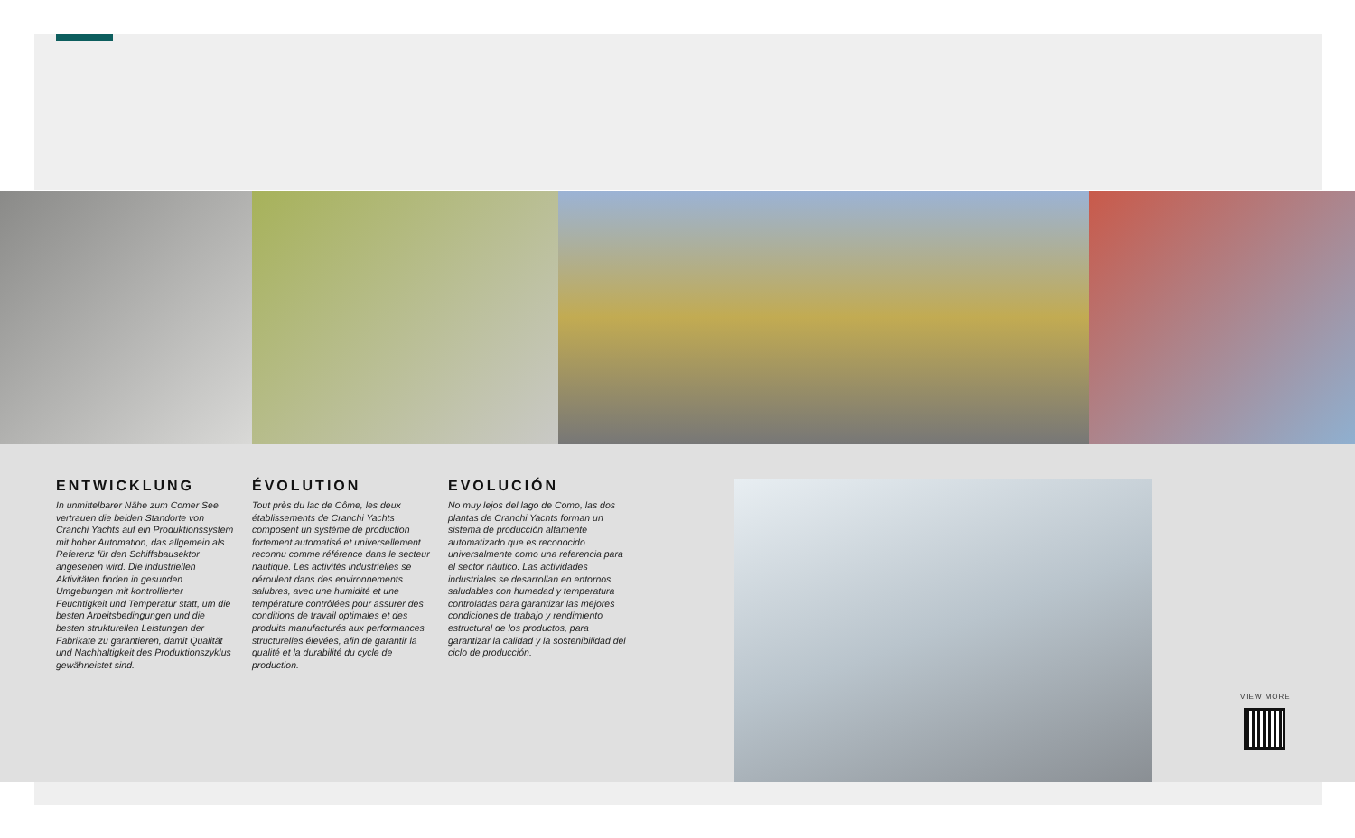ENTWICKLUNG
In unmittelbarer Nähe zum Comer See vertrauen die beiden Standorte von Cranchi Yachts auf ein Produktionssystem mit hoher Automation, das allgemein als Referenz für den Schiffsbausektor angesehen wird. Die industriellen Aktivitäten finden in gesunden Umgebungen mit kontrollierter Feuchtigkeit und Temperatur statt, um die besten Arbeitsbedingungen und die besten strukturellen Leistungen der Fabrikate zu garantieren, damit Qualität und Nachhaltigkeit des Produktionszyklus gewährleistet sind.
ÉVOLUTION
Tout près du lac de Côme, les deux établissements de Cranchi Yachts composent un système de production fortement automatisé et universellement reconnu comme référence dans le secteur nautique. Les activités industrielles se déroulent dans des environnements salubres, avec une humidité et une température contrôlées pour assurer des conditions de travail optimales et des produits manufacturés aux performances structurelles élevées, afin de garantir la qualité et la durabilité du cycle de production.
EVOLUCIÓN
No muy lejos del lago de Como, las dos plantas de Cranchi Yachts forman un sistema de producción altamente automatizado que es reconocido universalmente como una referencia para el sector náutico. Las actividades industriales se desarrollan en entornos saludables con humedad y temperatura controladas para garantizar las mejores condiciones de trabajo y rendimiento estructural de los productos, para garantizar la calidad y la sostenibilidad del ciclo de producción.
VIEW MORE